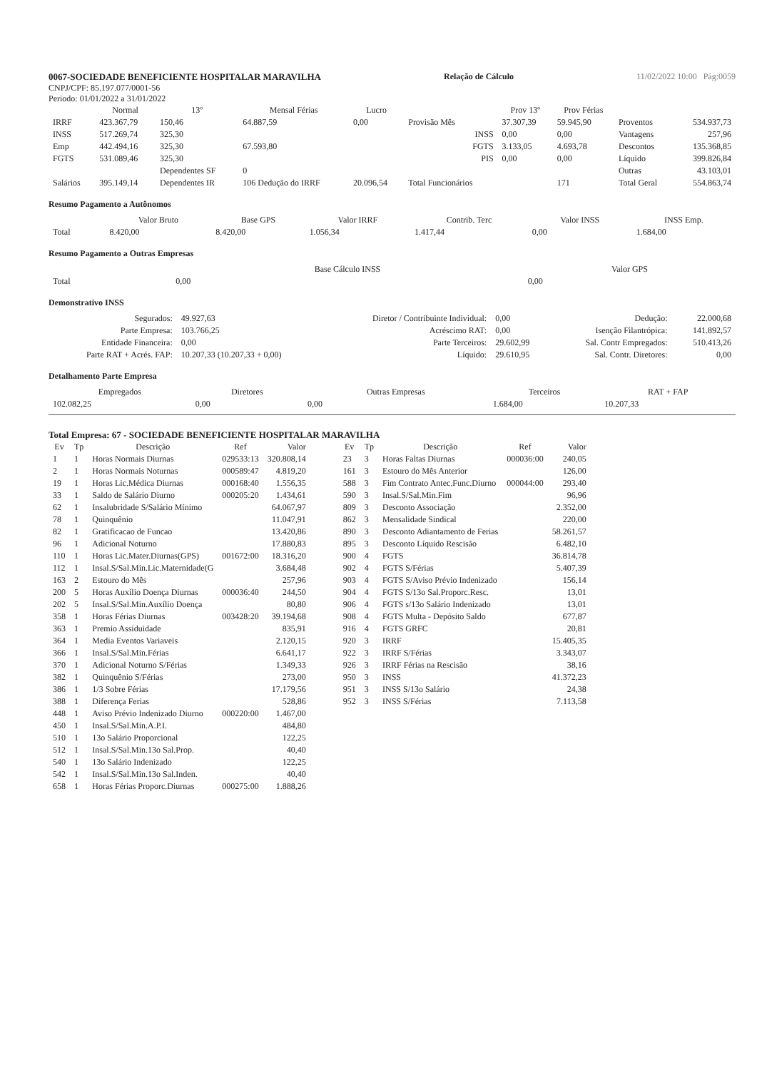0067-SOCIEDADE BENEFICIENTE HOSPITALAR MARAVILHA
CNPJ/CPF: 85.197.077/0001-56
Periodo: 01/01/2022 a 31/01/2022
Relação de Cálculo 11/02/2022 10:00 Pág:0059
| | Normal | 13º | Mensal Férias | Lucro | | Prov 13º | Prov Férias | | |
| --- | --- | --- | --- | --- | --- | --- | --- | --- | --- |
| IRRF | 423.367,79 | 150,46 | 64.887,59 | 0,00 | Provisão Mês | 37.307,39 | 59.945,90 | Proventos | 534.937,73 |
| INSS | 517.269,74 | 325,30 | | | INSS | 0,00 | 0,00 | Vantagens | 257,96 |
| Emp | 442.494,16 | 325,30 | 67.593,80 | | FGTS | 3.133,05 | 4.693,78 | Descontos | 135.368,85 |
| FGTS | 531.089,46 | 325,30 | | | PIS | 0,00 | 0,00 | Líquido | 399.826,84 |
| | | Dependentes SF | 0 | | | | | Outras | 43.103,01 |
| Salários | 395.149,14 | Dependentes IR | 106 Dedução do IRRF | 20.096,54 | Total Funcionários | | 171 | Total Geral | 554.863,74 |
Resumo Pagamento a Autônomos
| | Valor Bruto | Base GPS | Valor IRRF | Contrib. Terc | Valor INSS | INSS Emp. |
| --- | --- | --- | --- | --- | --- | --- |
| Total | 8.420,00 | 8.420,00 | 1.056,34 | 1.417,44 | 0,00 | 1.684,00 |
Resumo Pagamento a Outras Empresas
| | Base Cálculo INSS | Valor GPS |
| --- | --- | --- |
| Total | 0,00 | 0,00 |
Demonstrativo INSS
| Segurados: | 49.927,63 | Diretor / Contribuinte Individual: | 0,00 | Dedução: | 22.000,68 |
| Parte Empresa: | 103.766,25 | Acréscimo RAT: | 0,00 | Isenção Filantrópica: | 141.892,57 |
| Entidade Financeira: | 0,00 | Parte Terceiros: | 29.602,99 | Sal. Contr Empregados: | 510.413,26 |
| Parte RAT + Acrés. FAP: | 10.207,33 (10.207,33 + 0,00) | Líquido: | 29.610,95 | Sal. Contr. Diretores: | 0,00 |
Detalhamento Parte Empresa
| Empregados | Diretores | Outras Empresas | Terceiros | RAT + FAP |
| --- | --- | --- | --- | --- |
| 102.082,25 | 0,00 | 0,00 | 1.684,00 | 10.207,33 |
Total Empresa: 67 - SOCIEDADE BENEFICIENTE HOSPITALAR MARAVILHA
| Ev | Tp | Descrição | Ref | Valor |
| --- | --- | --- | --- | --- |
| 1 | 1 | Horas Normais Diurnas | 029533:13 | 320.808,14 |
| 2 | 1 | Horas Normais Noturnas | 000589:47 | 4.819,20 |
| 19 | 1 | Horas Lic.Médica Diurnas | 000168:40 | 1.556,35 |
| 33 | 1 | Saldo de Salário Diurno | 000205:20 | 1.434,61 |
| 62 | 1 | Insalubridade S/Salário Mínimo | | 64.067,97 |
| 78 | 1 | Quinquênio | | 11.047,91 |
| 82 | 1 | Gratificacao de Funcao | | 13.420,86 |
| 96 | 1 | Adicional Noturno | | 17.880,83 |
| 110 | 1 | Horas Lic.Mater.Diurnas(GPS) | 001672:00 | 18.316,20 |
| 112 | 1 | Insal.S/Sal.Min.Lic.Maternidade(G | | 3.684,48 |
| 163 | 2 | Estouro do Mês | | 257,96 |
| 200 | 5 | Horas Auxílio Doença Diurnas | 000036:40 | 244,50 |
| 202 | 5 | Insal.S/Sal.Min.Auxílio Doença | | 80,80 |
| 358 | 1 | Horas Férias Diurnas | 003428:20 | 39.194,68 |
| 363 | 1 | Premio Assiduidade | | 835,91 |
| 364 | 1 | Media Eventos Variaveis | | 2.120,15 |
| 366 | 1 | Insal.S/Sal.Min.Férias | | 6.641,17 |
| 370 | 1 | Adicional Noturno S/Férias | | 1.349,33 |
| 382 | 1 | Quinquênio S/Férias | | 273,00 |
| 386 | 1 | 1/3 Sobre Férias | | 17.179,56 |
| 388 | 1 | Diferença Ferias | | 528,86 |
| 448 | 1 | Aviso Prévio Indenizado Diurno | 000220:00 | 1.467,00 |
| 450 | 1 | Insal.S/Sal.Min.A.P.I. | | 484,80 |
| 510 | 1 | 13o Salário Proporcional | | 122,25 |
| 512 | 1 | Insal.S/Sal.Min.13o Sal.Prop. | | 40,40 |
| 540 | 1 | 13o Salário Indenizado | | 122,25 |
| 542 | 1 | Insal.S/Sal.Min.13o Sal.Inden. | | 40,40 |
| 658 | 1 | Horas Férias Proporc.Diurnas | 000275:00 | 1.888,26 |
| Ev | Tp | Descrição | Ref | Valor |
| --- | --- | --- | --- | --- |
| 23 | 3 | Horas Faltas Diurnas | 000036:00 | 240,05 |
| 161 | 3 | Estouro do Mês Anterior | | 126,00 |
| 588 | 3 | Fim Contrato Antec.Func.Diurno | 000044:00 | 293,40 |
| 590 | 3 | Insal.S/Sal.Min.Fim | | 96,96 |
| 809 | 3 | Desconto Associação | | 2.352,00 |
| 862 | 3 | Mensalidade Sindical | | 220,00 |
| 890 | 3 | Desconto Adiantamento de Ferias | | 58.261,57 |
| 895 | 3 | Desconto Líquido Rescisão | | 6.482,10 |
| 900 | 4 | FGTS | | 36.814,78 |
| 902 | 4 | FGTS S/Férias | | 5.407,39 |
| 903 | 4 | FGTS S/Aviso Prévio Indenizado | | 156,14 |
| 904 | 4 | FGTS S/13o Sal.Proporc.Resc. | | 13,01 |
| 906 | 4 | FGTS s/13o Salário Indenizado | | 13,01 |
| 908 | 4 | FGTS Multa - Depósito Saldo | | 677,87 |
| 916 | 4 | FGTS GRFC | | 20,81 |
| 920 | 3 | IRRF | | 15.405,35 |
| 922 | 3 | IRRF S/Férias | | 3.343,07 |
| 926 | 3 | IRRF Férias na Rescisão | | 38,16 |
| 950 | 3 | INSS | | 41.372,23 |
| 951 | 3 | INSS S/13o Salário | | 24,38 |
| 952 | 3 | INSS S/Férias | | 7.113,58 |